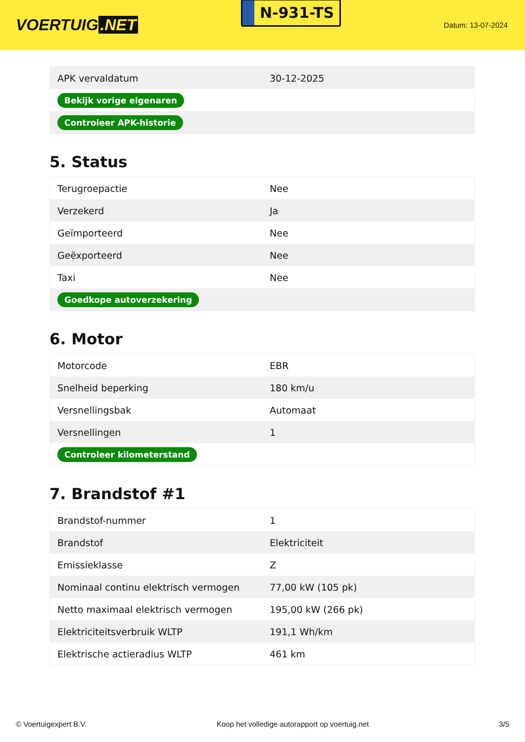VOERTUIG.NET
N-931-TS
Datum: 13-07-2024
| APK vervaldatum | 30-12-2025 |
| Bekijk vorige eigenaren | |
| Controleer APK-historie | |
5. Status
| Terugroepactie | Nee |
| Verzekerd | Ja |
| Geïmporteerd | Nee |
| Geëxporteerd | Nee |
| Taxi | Nee |
| Goedkope autoverzekering | |
6. Motor
| Motorcode | EBR |
| Snelheid beperking | 180 km/u |
| Versnellingsbak | Automaat |
| Versnellingen | 1 |
| Controleer kilometerstand | |
7. Brandstof #1
| Brandstof-nummer | 1 |
| Brandstof | Elektriciteit |
| Emissieklasse | Z |
| Nominaal continu elektrisch vermogen | 77,00 kW (105 pk) |
| Netto maximaal elektrisch vermogen | 195,00 kW (266 pk) |
| Elektriciteitsverbruik WLTP | 191,1 Wh/km |
| Elektrische actieradius WLTP | 461 km |
© Voertuigexpert B.V. Koop het volledige autorapport op voertuig.net 3/5